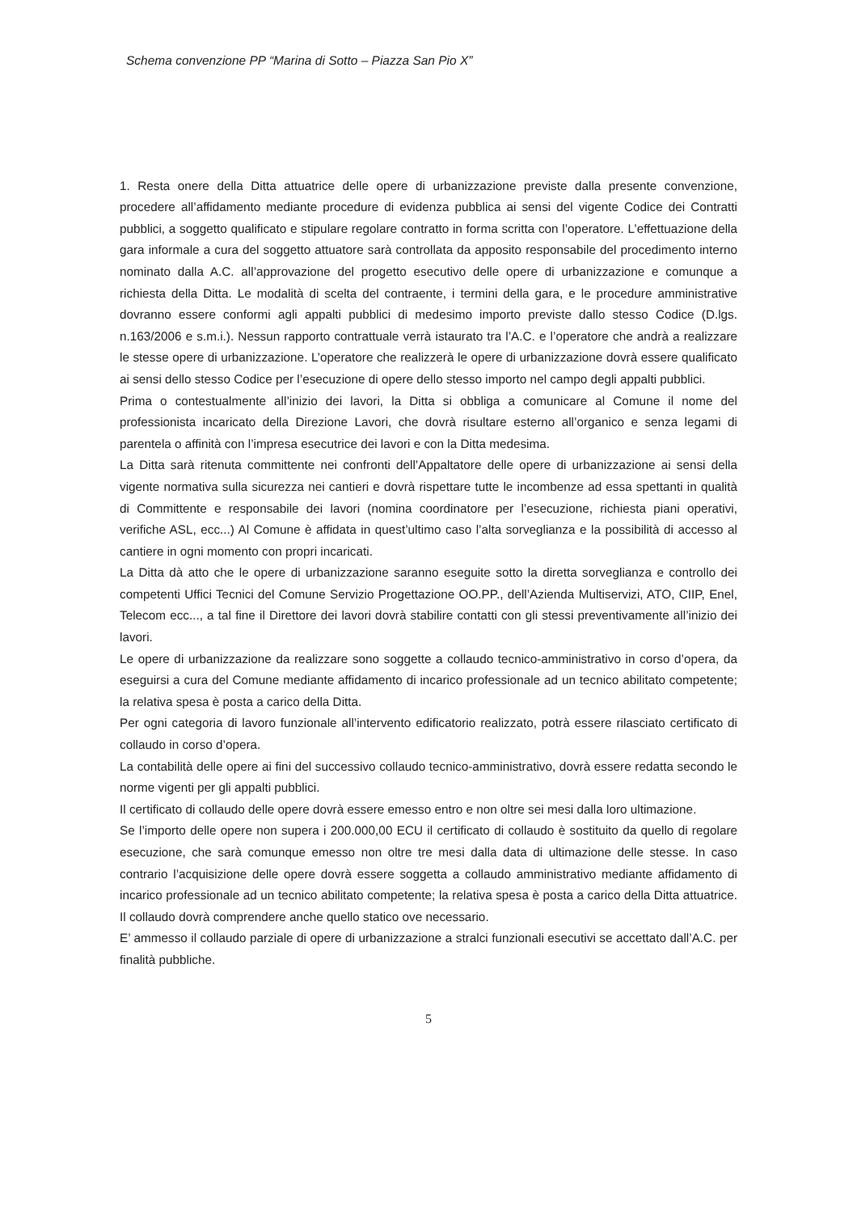Schema convenzione PP “Marina di Sotto – Piazza San Pio X”
1. Resta onere della Ditta attuatrice delle opere di urbanizzazione previste dalla presente convenzione, procedere all’affidamento mediante procedure di evidenza pubblica ai sensi del vigente Codice dei Contratti pubblici, a soggetto qualificato e stipulare regolare contratto in forma scritta con l’operatore. L’effettuazione della gara informale a cura del soggetto attuatore sarà controllata da apposito responsabile del procedimento interno nominato dalla A.C. all’approvazione del progetto esecutivo delle opere di urbanizzazione e comunque a richiesta della Ditta. Le modalità di scelta del contraente, i termini della gara, e le procedure amministrative dovranno essere conformi agli appalti pubblici di medesimo importo previste dallo stesso Codice (D.lgs. n.163/2006 e s.m.i.). Nessun rapporto contrattuale verrà istaurato tra l’A.C. e l’operatore che andrà a realizzare le stesse opere di urbanizzazione. L’operatore che realizzerà le opere di urbanizzazione dovrà essere qualificato ai sensi dello stesso Codice per l’esecuzione di opere dello stesso importo nel campo degli appalti pubblici.
Prima o contestualmente all’inizio dei lavori, la Ditta si obbliga a comunicare al Comune il nome del professionista incaricato della Direzione Lavori, che dovrà risultare esterno all’organico e senza legami di parentela o affinità con l’impresa esecutrice dei lavori e con la Ditta medesima.
La Ditta sarà ritenuta committente nei confronti dell’Appaltatore delle opere di urbanizzazione ai sensi della vigente normativa sulla sicurezza nei cantieri e dovrà rispettare tutte le incombenze ad essa spettanti in qualità di Committente e responsabile dei lavori (nomina coordinatore per l’esecuzione, richiesta piani operativi, verifiche ASL, ecc...) Al Comune è affidata in quest’ultimo caso l’alta sorveglianza e la possibilità di accesso al cantiere in ogni momento con propri incaricati.
La Ditta dà atto che le opere di urbanizzazione saranno eseguite sotto la diretta sorveglianza e controllo dei competenti Uffici Tecnici del Comune Servizio Progettazione OO.PP., dell’Azienda Multiservizi, ATO, CIIP, Enel, Telecom ecc..., a tal fine il Direttore dei lavori dovrà stabilire contatti con gli stessi preventivamente all’inizio dei lavori.
Le opere di urbanizzazione da realizzare sono soggette a collaudo tecnico-amministrativo in corso d’opera, da eseguirsi a cura del Comune mediante affidamento di incarico professionale ad un tecnico abilitato competente; la relativa spesa è posta a carico della Ditta.
Per ogni categoria di lavoro funzionale all’intervento edificatorio realizzato, potrà essere rilasciato certificato di collaudo in corso d’opera.
La contabilità delle opere ai fini del successivo collaudo tecnico-amministrativo, dovrà essere redatta secondo le norme vigenti per gli appalti pubblici.
Il certificato di collaudo delle opere dovrà essere emesso entro e non oltre sei mesi dalla loro ultimazione.
Se l’importo delle opere non supera i 200.000,00 ECU il certificato di collaudo è sostituito da quello di regolare esecuzione, che sarà comunque emesso non oltre tre mesi dalla data di ultimazione delle stesse. In caso contrario l’acquisizione delle opere dovrà essere soggetta a collaudo amministrativo mediante affidamento di incarico professionale ad un tecnico abilitato competente; la relativa spesa è posta a carico della Ditta attuatrice. Il collaudo dovrà comprendere anche quello statico ove necessario.
E’ ammesso il collaudo parziale di opere di urbanizzazione a stralci funzionali esecutivi se accettato dall’A.C. per finalità pubbliche.
5